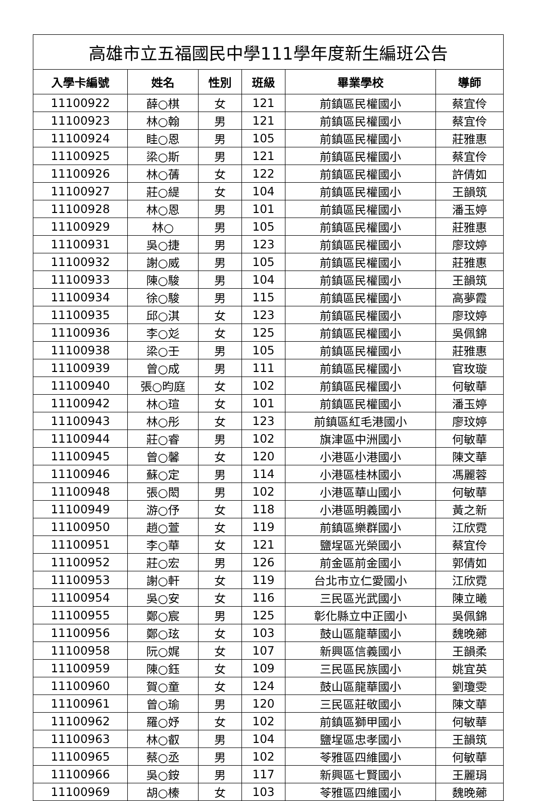| 高雄市立五福國民中學111學年度新生編班公告 | | | | | |
| 入學卡編號 | 姓名 | 性別 | 班級 | 畢業學校 | 導師 |
| 11100922 | 薛○棋 | 女 | 121 | 前鎮區民權國小 | 蔡宜伶 |
| 11100923 | 林○翰 | 男 | 121 | 前鎮區民權國小 | 蔡宜伶 |
| 11100924 | 眭○恩 | 男 | 105 | 前鎮區民權國小 | 莊雅惠 |
| 11100925 | 梁○斯 | 男 | 121 | 前鎮區民權國小 | 蔡宜伶 |
| 11100926 | 林○蒨 | 女 | 122 | 前鎮區民權國小 | 許倩如 |
| 11100927 | 莊○緹 | 女 | 104 | 前鎮區民權國小 | 王韻筑 |
| 11100928 | 林○恩 | 男 | 101 | 前鎮區民權國小 | 潘玉婷 |
| 11100929 | 林○ | 男 | 105 | 前鎮區民權國小 | 莊雅惠 |
| 11100931 | 吳○捷 | 男 | 123 | 前鎮區民權國小 | 廖玟婷 |
| 11100932 | 謝○威 | 男 | 105 | 前鎮區民權國小 | 莊雅惠 |
| 11100933 | 陳○駿 | 男 | 104 | 前鎮區民權國小 | 王韻筑 |
| 11100934 | 徐○駿 | 男 | 115 | 前鎮區民權國小 | 高夢霞 |
| 11100935 | 邱○淇 | 女 | 123 | 前鎮區民權國小 | 廖玟婷 |
| 11100936 | 李○彣 | 女 | 125 | 前鎮區民權國小 | 吳佩錦 |
| 11100938 | 梁○壬 | 男 | 105 | 前鎮區民權國小 | 莊雅惠 |
| 11100939 | 曾○成 | 男 | 111 | 前鎮區民權國小 | 官玫璇 |
| 11100940 | 張○昀庭 | 女 | 102 | 前鎮區民權國小 | 何敏華 |
| 11100942 | 林○瑄 | 女 | 101 | 前鎮區民權國小 | 潘玉婷 |
| 11100943 | 林○彤 | 女 | 123 | 前鎮區紅毛港國小 | 廖玟婷 |
| 11100944 | 莊○睿 | 男 | 102 | 旗津區中洲國小 | 何敏華 |
| 11100945 | 曾○馨 | 女 | 120 | 小港區小港國小 | 陳文華 |
| 11100946 | 蘇○定 | 男 | 114 | 小港區桂林國小 | 馮麗蓉 |
| 11100948 | 張○閎 | 男 | 102 | 小港區華山國小 | 何敏華 |
| 11100949 | 游○伃 | 女 | 118 | 小港區明義國小 | 黃之新 |
| 11100950 | 趙○萱 | 女 | 119 | 前鎮區樂群國小 | 江欣霓 |
| 11100951 | 李○華 | 女 | 121 | 鹽埕區光榮國小 | 蔡宜伶 |
| 11100952 | 莊○宏 | 男 | 126 | 前金區前金國小 | 郭倩如 |
| 11100953 | 謝○軒 | 女 | 119 | 台北市立仁愛國小 | 江欣霓 |
| 11100954 | 吳○安 | 女 | 116 | 三民區光武國小 | 陳立曦 |
| 11100955 | 鄭○宸 | 男 | 125 | 彰化縣立中正國小 | 吳佩錦 |
| 11100956 | 鄭○玹 | 女 | 103 | 鼓山區龍華國小 | 魏晚薌 |
| 11100958 | 阮○娓 | 女 | 107 | 新興區信義國小 | 王韻柔 |
| 11100959 | 陳○鈺 | 女 | 109 | 三民區民族國小 | 姚宜英 |
| 11100960 | 賀○童 | 女 | 124 | 鼓山區龍華國小 | 劉瓊雯 |
| 11100961 | 曾○瑜 | 男 | 120 | 三民區莊敬國小 | 陳文華 |
| 11100962 | 羅○妤 | 女 | 102 | 前鎮區獅甲國小 | 何敏華 |
| 11100963 | 林○叡 | 男 | 104 | 鹽埕區忠孝國小 | 王韻筑 |
| 11100965 | 蔡○丞 | 男 | 102 | 苓雅區四維國小 | 何敏華 |
| 11100966 | 吳○銨 | 男 | 117 | 新興區七賢國小 | 王麗琄 |
| 11100969 | 胡○榛 | 女 | 103 | 苓雅區四維國小 | 魏晚薌 |